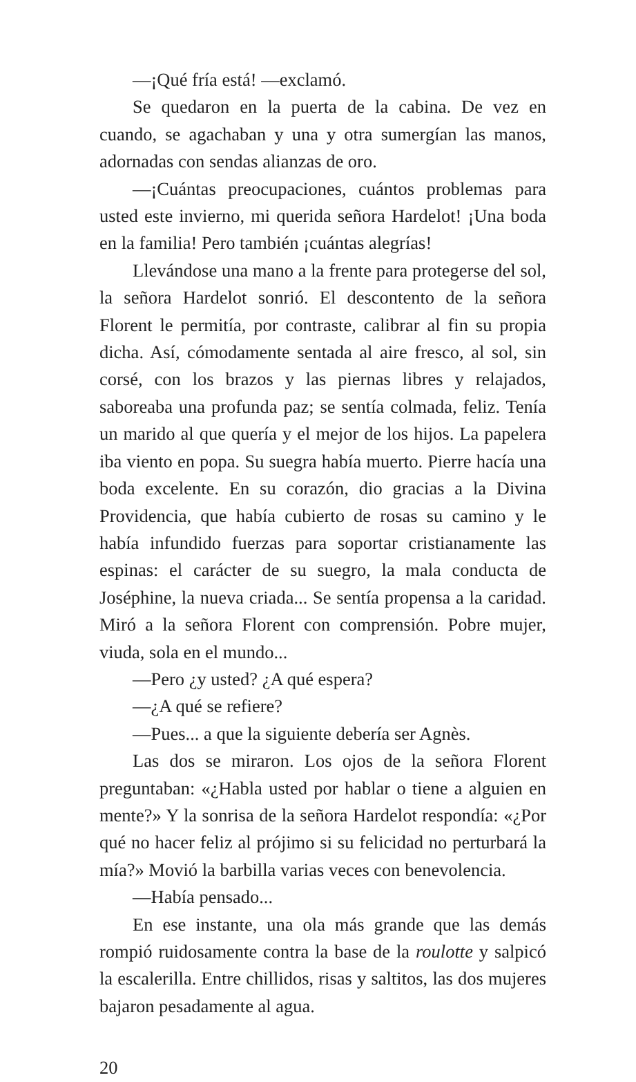—¡Qué fría está! —exclamó.
Se quedaron en la puerta de la cabina. De vez en cuando, se agachaban y una y otra sumergían las manos, adornadas con sendas alianzas de oro.
—¡Cuántas preocupaciones, cuántos problemas para usted este invierno, mi querida señora Hardelot! ¡Una boda en la familia! Pero también ¡cuántas alegrías!
Llevándose una mano a la frente para protegerse del sol, la señora Hardelot sonrió. El descontento de la señora Florent le permitía, por contraste, calibrar al fin su propia dicha. Así, cómodamente sentada al aire fresco, al sol, sin corsé, con los brazos y las piernas libres y relajados, saboreaba una profunda paz; se sentía colmada, feliz. Tenía un marido al que quería y el mejor de los hijos. La papelera iba viento en popa. Su suegra había muerto. Pierre hacía una boda excelente. En su corazón, dio gracias a la Divina Providencia, que había cubierto de rosas su camino y le había infundido fuerzas para soportar cristianamente las espinas: el carácter de su suegro, la mala conducta de Joséphine, la nueva criada... Se sentía propensa a la caridad. Miró a la señora Florent con comprensión. Pobre mujer, viuda, sola en el mundo...
—Pero ¿y usted? ¿A qué espera?
—¿A qué se refiere?
—Pues... a que la siguiente debería ser Agnès.
Las dos se miraron. Los ojos de la señora Florent preguntaban: «¿Habla usted por hablar o tiene a alguien en mente?» Y la sonrisa de la señora Hardelot respondía: «¿Por qué no hacer feliz al prójimo si su felicidad no perturbará la mía?» Movió la barbilla varias veces con benevolencia.
—Había pensado...
En ese instante, una ola más grande que las demás rompió ruidosamente contra la base de la roulotte y salpicó la escalerilla. Entre chillidos, risas y saltitos, las dos mujeres bajaron pesadamente al agua.
20